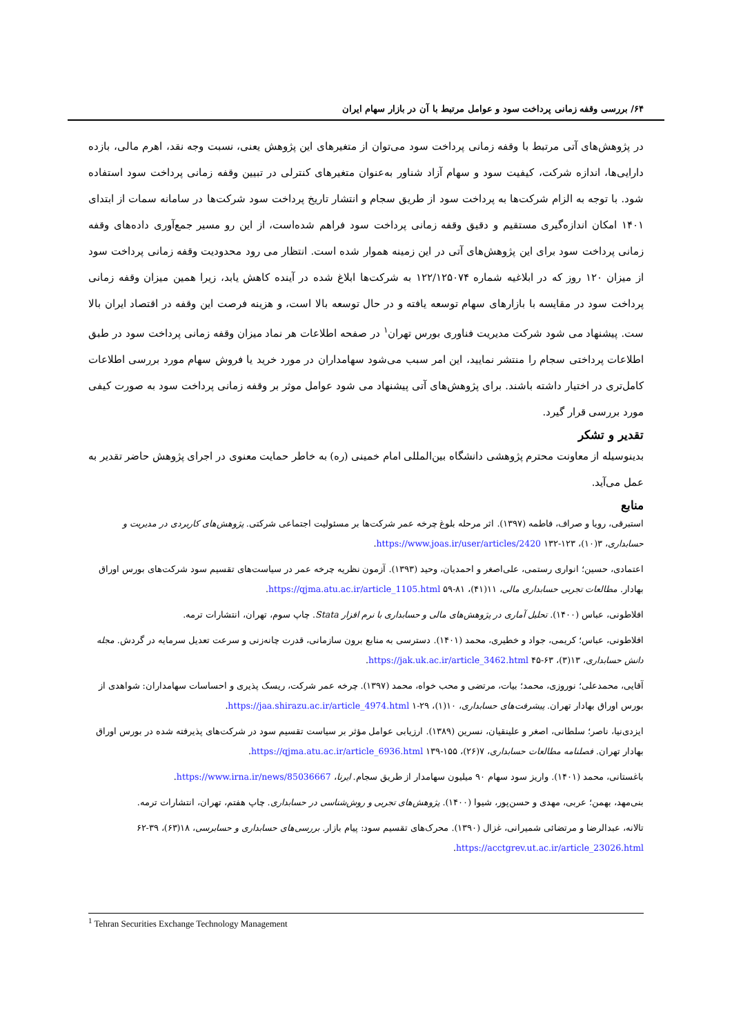۶۴/ بررسی وقفه زمانی پرداخت سود و عوامل مرتبط با آن در بازار سهام ایران
در پژوهش‌های آتی مرتبط با وقفه زمانی پرداخت سود می‌توان از متغیرهای این پژوهش یعنی، نسبت وجه نقد، اهرم مالی، بازده دارایی‌ها، اندازه شرکت، کیفیت سود و سهام آزاد شناور به‌عنوان متغیرهای کنترلی در تبیین وقفه زمانی پرداخت سود استفاده شود. با توجه به الزام شرکت‌ها به پرداخت سود از طریق سجام و انتشار تاریخ پرداخت سود شرکت‌ها در سامانه سمات از ابتدای ۱۴۰۱ امکان اندازه‌گیری مستقیم و دقیق وقفه زمانی پرداخت سود فراهم شده‌است، از این رو مسیر جمع‌آوری داده‌های وقفه زمانی پرداخت سود برای این پژوهش‌های آتی در این زمینه هموار شده است. انتظار می رود محدودیت وقفه زمانی پرداخت سود از میزان ۱۲۰ روز که در ابلاغیه شماره ۱۲۲/۱۲۵۰۷۴ به شرکت‌ها ابلاغ شده در آینده کاهش یابد، زیرا همین میزان وقفه زمانی پرداخت سود در مقایسه با بازارهای سهام توسعه یافته و در حال توسعه بالا است، و هزینه فرصت این وقفه در اقتصاد ایران بالا ست. پیشنهاد می شود شرکت مدیریت فناوری بورس تهران<sup>۱</sup> در صفحه اطلاعات هر نماد میزان وقفه زمانی پرداخت سود در طبق اطلاعات پرداختی سجام را منتشر نمایید، این امر سبب می‌شود سهامداران در مورد خرید یا فروش سهام مورد بررسی اطلاعات کامل‌تری در اختیار داشته باشند. برای پژوهش‌های آتی پیشنهاد می شود عوامل موثر بر وقفه زمانی پرداخت سود به صورت کیفی مورد بررسی قرار گیرد.
تقدیر و تشکر
بدینوسیله از معاونت محترم پژوهشی دانشگاه بین‌المللی امام خمینی (ره) به خاطر حمایت معنوی در اجرای پژوهش حاضر تقدیر به عمل می‌آید.
منابع
استبرقی، رویا و صراف، فاطمه (۱۳۹۷). اثر مرحله بلوغ چرخه عمر شرکت‌ها بر مسئولیت اجتماعی شرکتی. پژوهش‌های کاربردی در مدیریت و حسابداری، ۳(۱۰)، ۱۲۳-۱۳۲ https://www.joas.ir/user/articles/2420.
اعتمادی، حسین؛ انواری رستمی، علی‌اصغر و احمدیان، وحید (۱۳۹۳). آزمون نظریه چرخه عمر در سیاست‌های تقسیم سود شرکت‌های بورس اوراق بهادار. مطالعات تجربی حسابداری مالی، ۱۱(۴۱)، ۸۱-۵۹ https://qjma.atu.ac.ir/article_1105.html.
افلاطونی، عباس (۱۴۰۰). تحلیل آماری در پژوهش‌های مالی و حسابداری با نرم افزار Stata. چاپ سوم، تهران، انتشارات ترمه.
افلاطونی، عباس؛ کریمی، جواد و خطیری، محمد (۱۴۰۱). دسترسی به منابع برون سازمانی، قدرت چانه‌زنی و سرعت تعدیل سرمایه در گردش. مجله دانش حسابداری، ۱۳(۳)، ۶۳-۴۵ https://jak.uk.ac.ir/article_3462.html.
آقایی، محمدعلی؛ نوروزی، محمد؛ بیات، مرتضی و محب خواه، محمد (۱۳۹۷). چرخه عمر شرکت، ریسک پذیری و احساسات سهامداران: شواهدی از بورس اوراق بهادار تهران. پیشرفت‌های حسابداری، ۱۰(۱)، ۲۹-۱ https://jaa.shirazu.ac.ir/article_4974.html.
ایزدی‌نیا، ناصر؛ سلطانی، اصغر و علینقیان، نسرین (۱۳۸۹). ارزیابی عوامل مؤثر بر سیاست تقسیم سود در شرکت‌های پذیرفته شده در بورس اوراق بهادار تهران. فصلنامه مطالعات حسابداری، ۷(۲۶)، ۱۵۵-۱۳۹ https://qjma.atu.ac.ir/article_6936.html.
باغستانی، محمد (۱۴۰۱). واریز سود سهام ۹۰ میلیون سهامدار از طریق سجام. ایرنا، https://www.irna.ir/news/85036667.
بنی‌مهد، بهمن؛ عربی، مهدی و حسن‌پور، شیوا (۱۴۰۰). پژوهش‌های تجربی و روش‌شناسی در حسابداری. چاپ هفتم، تهران، انتشارات ترمه.
تالانه، عبدالرضا و مرتضائی شمیرانی، غزال (۱۳۹۰). محرک‌های تقسیم سود: پیام بازار. بررسی‌های حسابداری و حسابرسی، ۱۸(۶۳)، ۳۹-۶۲ https://acctgrev.ut.ac.ir/article_23026.html.
<sup>1</sup> Tehran Securities Exchange Technology Management